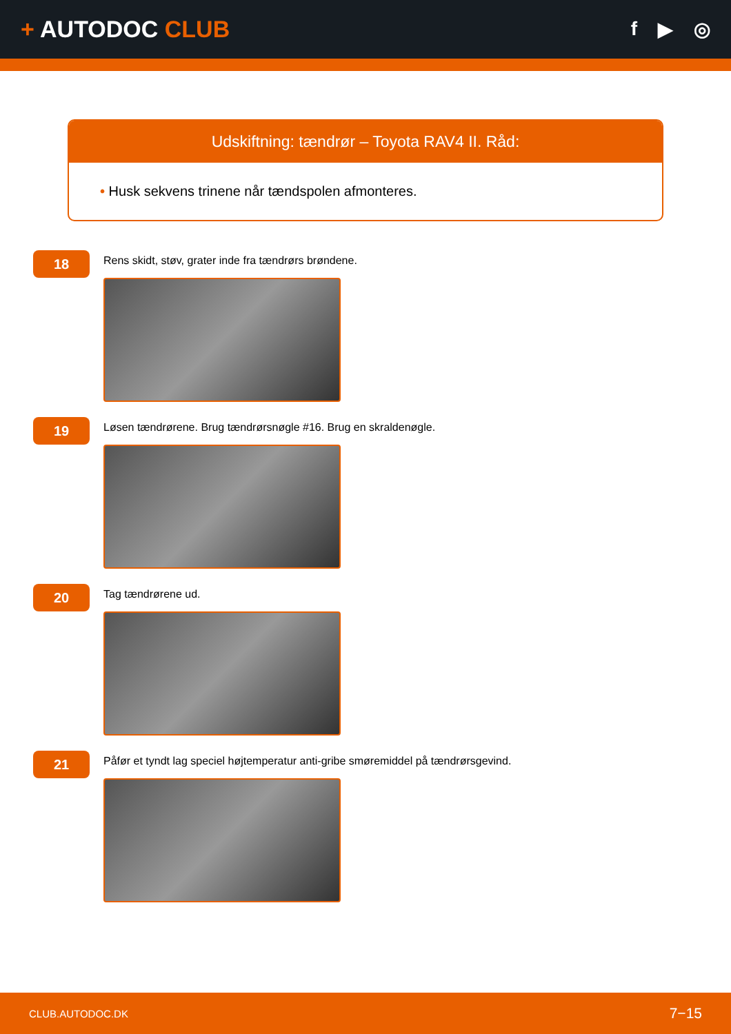+ AUTODOC CLUB
f ▶ ◎
Udskiftning: tændrør – Toyota RAV4 II. Råd:
• Husk sekvens trinene når tændspolen afmonteres.
18
Rens skidt, støv, grater inde fra tændrørs brøndene.
19
Løsen tændrørene. Brug tændrørsnøgle #16. Brug en skraldenøgle.
20
Tag tændrørene ud.
21
Påfør et tyndt lag speciel højtemperatur anti-gribe smøremiddel på tændrørsgevind.
CLUB.AUTODOC.DK 7−15